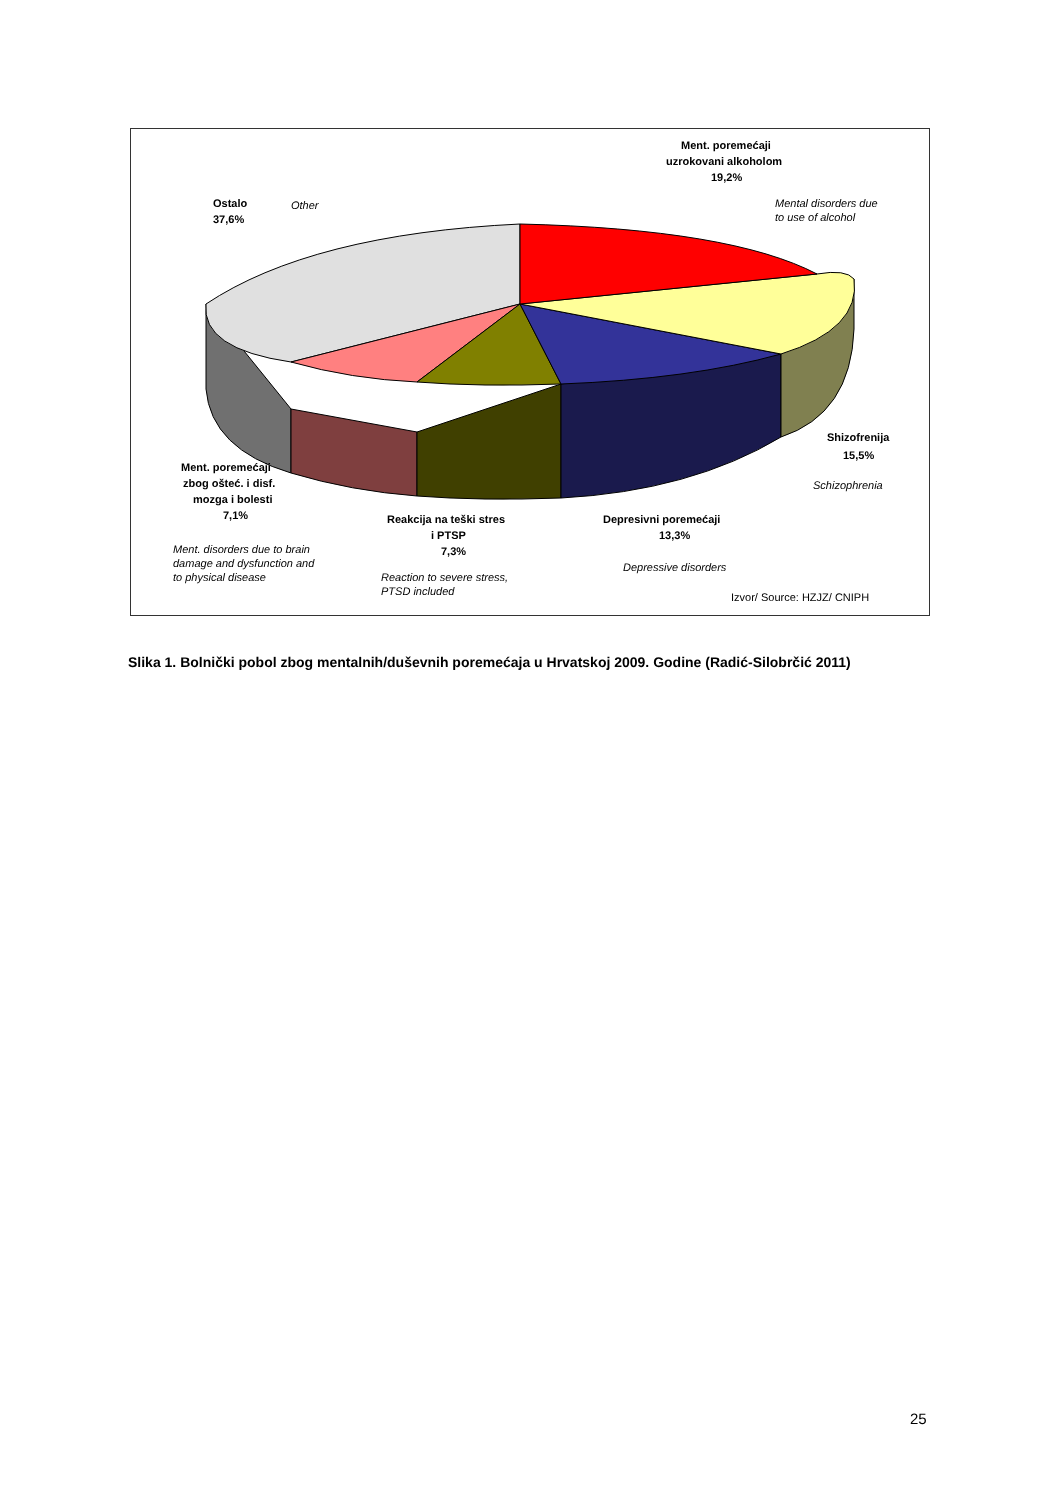Ment. poremećaji
uzrokovani alkoholom
19,2%
Mental disorders due
to use of alcohol
Ostalo
37,6%
Other
Shizofrenija
15,5%
Schizophrenia
Ment. poremećaji
zbog ošteć. i disf.
mozga i bolesti
7,1%
Ment. disorders due to brain
damage and dysfunction and
to physical disease
Reakcija na teški stres
i PTSP
7,3%
Reaction to severe stress,
PTSD included
Depresivni poremećaji
13,3%
Depressive disorders
Izvor/ Source: HZJZ/ CNIPH
Slika 1. Bolnički pobol zbog mentalnih/duševnih poremećaja u Hrvatskoj 2009. Godine (Radić-Silobrčić 2011)
25